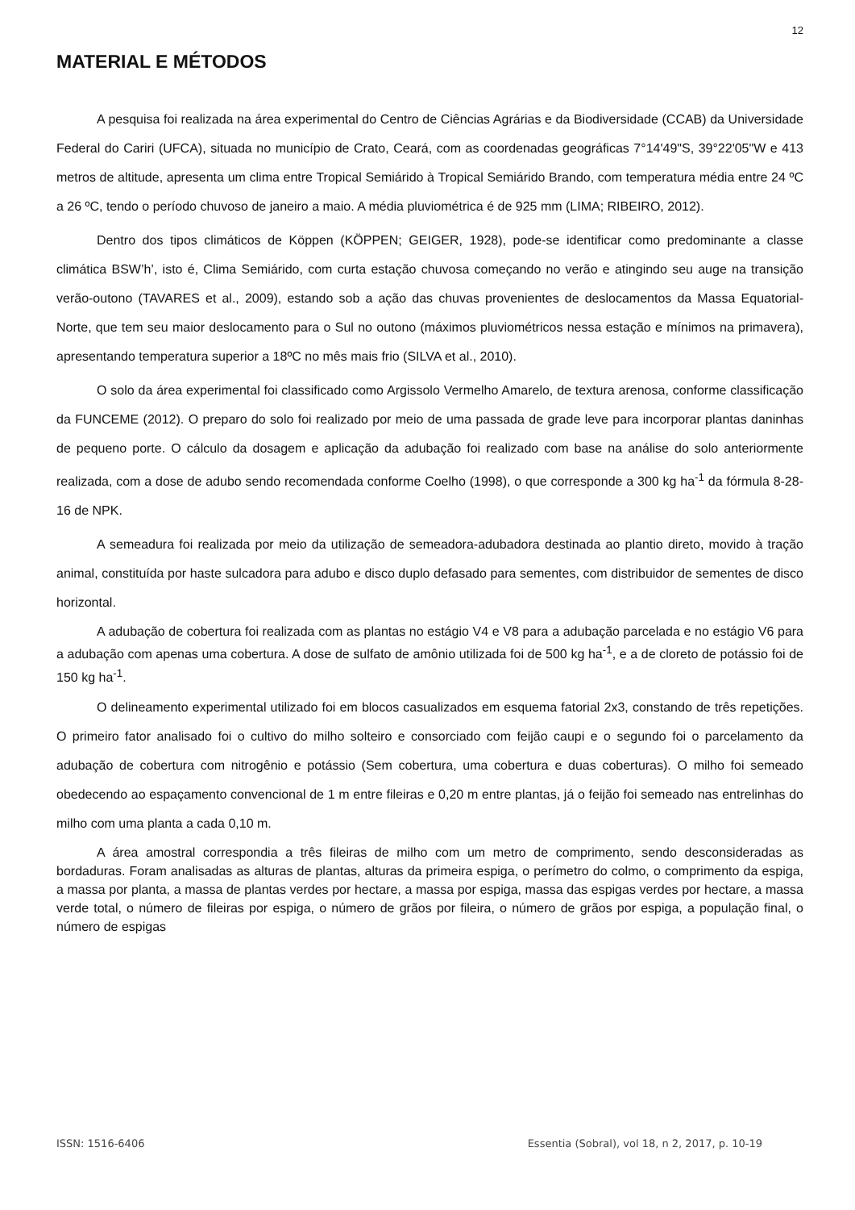12
MATERIAL E MÉTODOS
A pesquisa foi realizada na área experimental do Centro de Ciências Agrárias e da Biodiversidade (CCAB) da Universidade Federal do Cariri (UFCA), situada no município de Crato, Ceará, com as coordenadas geográficas 7°14'49"S, 39°22'05"W e 413 metros de altitude, apresenta um clima entre Tropical Semiárido à Tropical Semiárido Brando, com temperatura média entre 24 ºC a 26 ºC, tendo o período chuvoso de janeiro a maio. A média pluviométrica é de 925 mm (LIMA; RIBEIRO, 2012).
Dentro dos tipos climáticos de Köppen (KÖPPEN; GEIGER, 1928), pode-se identificar como predominante a classe climática BSW’h’, isto é, Clima Semiárido, com curta estação chuvosa começando no verão e atingindo seu auge na transição verão-outono (TAVARES et al., 2009), estando sob a ação das chuvas provenientes de deslocamentos da Massa Equatorial-Norte, que tem seu maior deslocamento para o Sul no outono (máximos pluviométricos nessa estação e mínimos na primavera), apresentando temperatura superior a 18ºC no mês mais frio (SILVA et al., 2010).
O solo da área experimental foi classificado como Argissolo Vermelho Amarelo, de textura arenosa, conforme classificação da FUNCEME (2012). O preparo do solo foi realizado por meio de uma passada de grade leve para incorporar plantas daninhas de pequeno porte. O cálculo da dosagem e aplicação da adubação foi realizado com base na análise do solo anteriormente realizada, com a dose de adubo sendo recomendada conforme Coelho (1998), o que corresponde a 300 kg ha<sup>-1</sup> da fórmula 8-28-16 de NPK.
A semeadura foi realizada por meio da utilização de semeadora-adubadora destinada ao plantio direto, movido à tração animal, constituída por haste sulcadora para adubo e disco duplo defasado para sementes, com distribuidor de sementes de disco horizontal.
A adubação de cobertura foi realizada com as plantas no estágio V4 e V8 para a adubação parcelada e no estágio V6 para a adubação com apenas uma cobertura. A dose de sulfato de amônio utilizada foi de 500 kg ha<sup>-1</sup>, e a de cloreto de potássio foi de 150 kg ha<sup>-1</sup>.
O delineamento experimental utilizado foi em blocos casualizados em esquema fatorial 2x3, constando de três repetições. O primeiro fator analisado foi o cultivo do milho solteiro e consorciado com feijão caupi e o segundo foi o parcelamento da adubação de cobertura com nitrogênio e potássio (Sem cobertura, uma cobertura e duas coberturas). O milho foi semeado obedecendo ao espaçamento convencional de 1 m entre fileiras e 0,20 m entre plantas, já o feijão foi semeado nas entrelinhas do milho com uma planta a cada 0,10 m.
A área amostral correspondia a três fileiras de milho com um metro de comprimento, sendo desconsideradas as bordaduras. Foram analisadas as alturas de plantas, alturas da primeira espiga, o perímetro do colmo, o comprimento da espiga, a massa por planta, a massa de plantas verdes por hectare, a massa por espiga, massa das espigas verdes por hectare, a massa verde total, o número de fileiras por espiga, o número de grãos por fileira, o número de grãos por espiga, a população final, o número de espigas
ISSN: 1516-6406 Essentia (Sobral), vol 18, n 2, 2017, p. 10-19